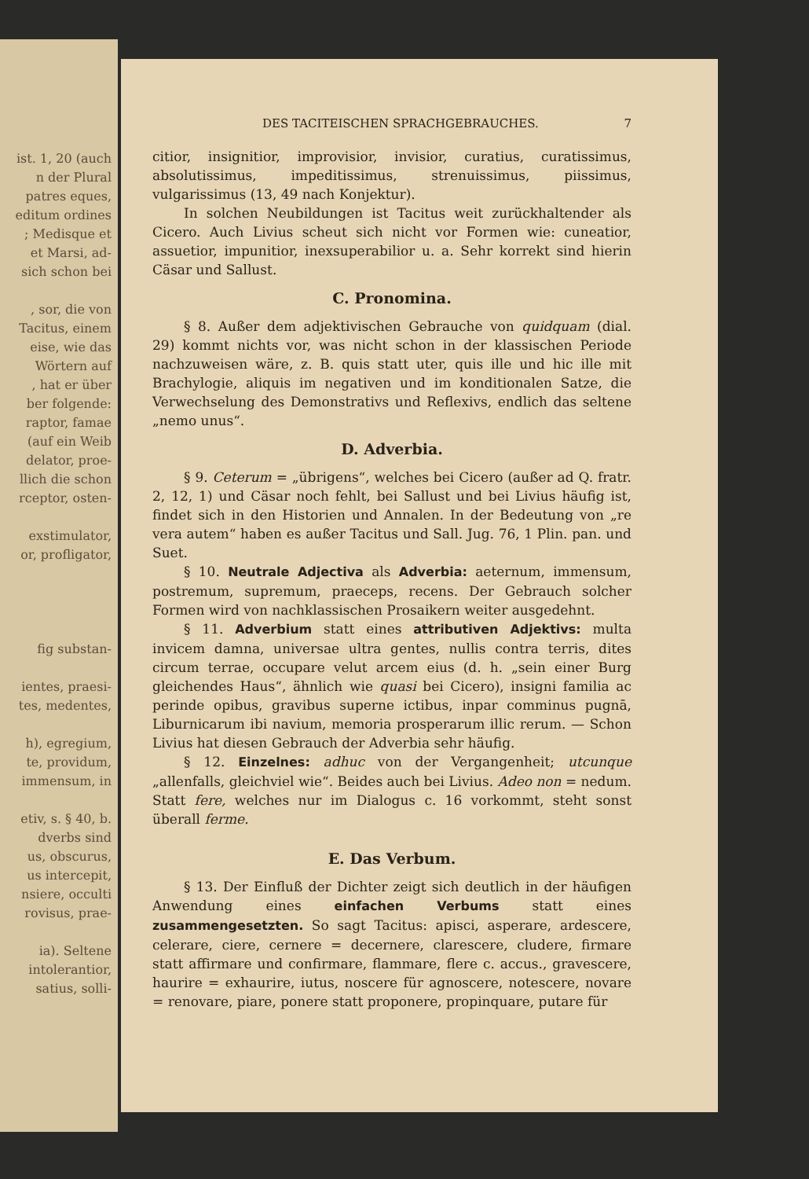ist. 1, 20 (auch
n der Plural
patres eques,
editum ordines
; Medisque et
et Marsi, ad-
sich schon bei
, sor, die von
Tacitus, einem
eise, wie das
Wörtern auf
, hat er über
ber folgende:
raptor, famae
(auf ein Weib
delator, proe-
llich die schon
rceptor, osten-
exstimulator,
or, profligator,
fig substan-
ientes, praesi-
tes, medentes,
h), egregium,
te, providum,
immensum, in
etiv, s. § 40, b.
dverbs sind
us, obscurus,
us intercepit,
nsiere, occulti
rovisus, prae-
ia). Seltene
intolerantior,
satius, solli-
DES TACITEISCHEN SPRACHGEBRAUCHES. 7
citior, insignitior, improvisior, invisior, curatius, curatissimus, absolutissimus, impeditissimus, strenuissimus, piissimus, vulgarissimus (13, 49 nach Konjektur).
In solchen Neubildungen ist Tacitus weit zurückhaltender als Cicero. Auch Livius scheut sich nicht vor Formen wie: cuneatior, assuetior, impunitior, inexsuperabilior u. a. Sehr korrekt sind hierin Cäsar und Sallust.
C. Pronomina.
§ 8. Außer dem adjektivischen Gebrauche von quidquam (dial. 29) kommt nichts vor, was nicht schon in der klassischen Periode nachzuweisen wäre, z. B. quis statt uter, quis ille und hic ille mit Brachylogie, aliquis im negativen und im konditionalen Satze, die Verwechselung des Demonstrativs und Reflexivs, endlich das seltene „nemo unus“.
D. Adverbia.
§ 9. Ceterum = „übrigens“, welches bei Cicero (außer ad Q. fratr. 2, 12, 1) und Cäsar noch fehlt, bei Sallust und bei Livius häufig ist, findet sich in den Historien und Annalen. In der Bedeutung von „re vera autem“ haben es außer Tacitus und Sall. Jug. 76, 1 Plin. pan. und Suet.
§ 10. Neutrale Adjectiva als Adverbia: aeternum, immensum, postremum, supremum, praeceps, recens. Der Gebrauch solcher Formen wird von nachklassischen Prosaikern weiter ausgedehnt.
§ 11. Adverbium statt eines attributiven Adjektivs: multa invicem damna, universae ultra gentes, nullis contra terris, dites circum terrae, occupare velut arcem eius (d. h. „sein einer Burg gleichendes Haus“, ähnlich wie quasi bei Cicero), insigni familia ac perinde opibus, gravibus superne ictibus, inpar comminus pugnā, Liburnicarum ibi navium, memoria prosperarum illic rerum. — Schon Livius hat diesen Gebrauch der Adverbia sehr häufig.
§ 12. Einzelnes: adhuc von der Vergangenheit; utcunque „allenfalls, gleichviel wie“. Beides auch bei Livius. Adeo non = nedum. Statt fere, welches nur im Dialogus c. 16 vorkommt, steht sonst überall ferme.
E. Das Verbum.
§ 13. Der Einfluß der Dichter zeigt sich deutlich in der häufigen Anwendung eines einfachen Verbums statt eines zusammengesetzten. So sagt Tacitus: apisci, asperare, ardescere, celerare, ciere, cernere = decernere, clarescere, cludere, firmare statt affirmare und confirmare, flammare, flere c. accus., gravescere, haurire = exhaurire, iutus, noscere für agnoscere, notescere, novare = renovare, piare, ponere statt proponere, propinquare, putare für